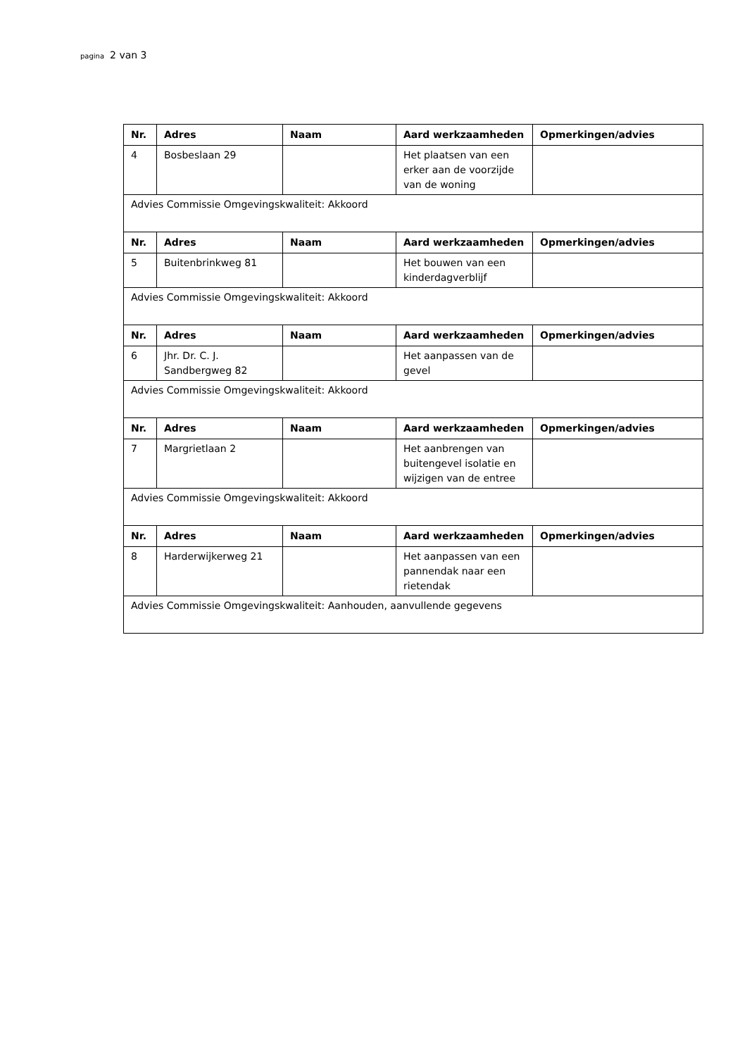pagina 2 van 3
| Nr. | Adres | Naam | Aard werkzaamheden | Opmerkingen/advies |
| --- | --- | --- | --- | --- |
| 4 | Bosbeslaan 29 | | Het plaatsen van een erker aan de voorzijde van de woning | |
| Advies Commissie Omgevingskwaliteit: Akkoord | | | | |
| Nr. | Adres | Naam | Aard werkzaamheden | Opmerkingen/advies |
| 5 | Buitenbrinkweg 81 | | Het bouwen van een kinderdagverblijf | |
| Advies Commissie Omgevingskwaliteit: Akkoord | | | | |
| Nr. | Adres | Naam | Aard werkzaamheden | Opmerkingen/advies |
| 6 | Jhr. Dr. C. J. Sandbergweg 82 | | Het aanpassen van de gevel | |
| Advies Commissie Omgevingskwaliteit: Akkoord | | | | |
| Nr. | Adres | Naam | Aard werkzaamheden | Opmerkingen/advies |
| 7 | Margrietlaan 2 | | Het aanbrengen van buitengevel isolatie en wijzigen van de entree | |
| Advies Commissie Omgevingskwaliteit: Akkoord | | | | |
| Nr. | Adres | Naam | Aard werkzaamheden | Opmerkingen/advies |
| 8 | Harderwijkerweg 21 | | Het aanpassen van een pannendak naar een rietendak | |
| Advies Commissie Omgevingskwaliteit: Aanhouden, aanvullende gegevens | | | | |